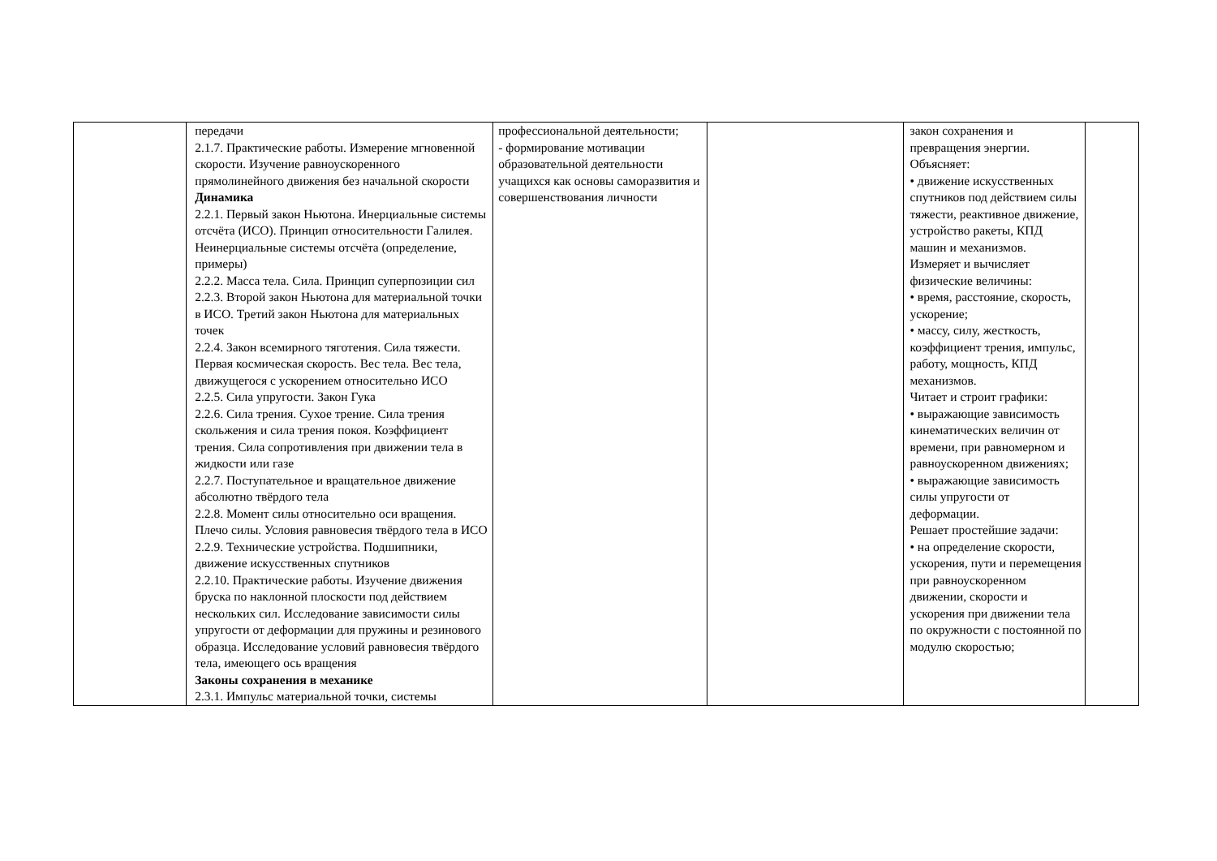| | передачи 2.1.7. Практические работы. Измерение мгновенной скорости. Изучение равноускоренного прямолинейного движения без начальной скорости Динамика 2.2.1. Первый закон Ньютона. Инерциальные системы отсчёта (ИСО). Принцип относительности Галилея. Неинерциальные системы отсчёта (определение, примеры) 2.2.2. Масса тела. Сила. Принцип суперпозиции сил 2.2.3. Второй закон Ньютона для материальной точки в ИСО. Третий закон Ньютона для материальных точек 2.2.4. Закон всемирного тяготения. Сила тяжести. Первая космическая скорость. Вес тела. Вес тела, движущегося с ускорением относительно ИСО 2.2.5. Сила упругости. Закон Гука 2.2.6. Сила трения. Сухое трение. Сила трения скольжения и сила трения покоя. Коэффициент трения. Сила сопротивления при движении тела в жидкости или газе 2.2.7. Поступательное и вращательное движение абсолютно твёрдого тела 2.2.8. Момент силы относительно оси вращения. Плечо силы. Условия равновесия твёрдого тела в ИСО 2.2.9. Технические устройства. Подшипники, движение искусственных спутников 2.2.10. Практические работы. Изучение движения бруска по наклонной плоскости под действием нескольких сил. Исследование зависимости силы упругости от деформации для пружины и резинового образца. Исследование условий равновесия твёрдого тела, имеющего ось вращения Законы сохранения в механике 2.3.1. Импульс материальной точки, системы | профессиональной деятельности; - формирование мотивации образовательной деятельности учащихся как основы саморазвития и совершенствования личности | | закон сохранения и превращения энергии. Объясняет: • движение искусственных спутников под действием силы тяжести, реактивное движение, устройство ракеты, КПД машин и механизмов. Измеряет и вычисляет физические величины: • время, расстояние, скорость, ускорение; • массу, силу, жесткость, коэффициент трения, импульс, работу, мощность, КПД механизмов. Читает и строит графики: • выражающие зависимость кинематических величин от времени, при равномерном и равноускоренном движениях; • выражающие зависимость силы упругости от деформации. Решает простейшие задачи: • на определение скорости, ускорения, пути и перемещения при равноускоренном движении, скорости и ускорения при движении тела по окружности с постоянной по модулю скоростью; | |